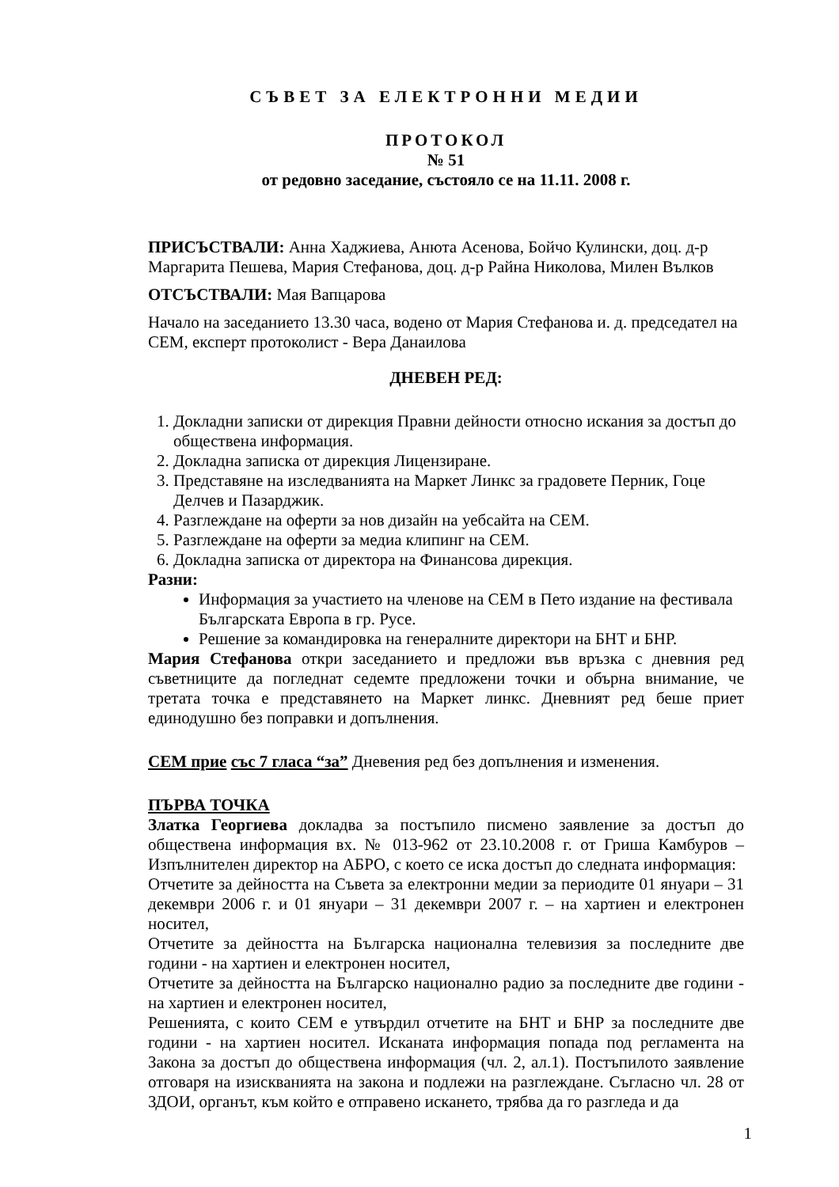СЪВЕТ ЗА ЕЛЕКТРОННИ МЕДИИ
ПРОТОКОЛ
№ 51
от редовно заседание, състояло се на 11.11. 2008 г.
ПРИСЪСТВАЛИ: Анна Хаджиева, Анюта Асенова, Бойчо Кулински, доц. д-р Маргарита Пешева, Мария Стефанова, доц. д-р Райна Николова, Милен Вълков
ОТСЪСТВАЛИ: Мая Вапцарова
Начало на заседанието 13.30 часа, водено от Мария Стефанова и. д. председател на СЕМ, експерт протоколист - Вера Данаилова
ДНЕВЕН РЕД:
1. Докладни записки от дирекция Правни дейности относно искания за достъп до обществена информация.
2. Докладна записка от дирекция Лицензиране.
3. Представяне на изследванията на Маркет Линкс за градовете Перник, Гоце Делчев и Пазарджик.
4. Разглеждане на оферти за нов дизайн на уебсайта на СЕМ.
5. Разглеждане на оферти за медиа клипинг на СЕМ.
6. Докладна записка от директора на Финансова дирекция.
Разни:
Информация за участието на членове на СЕМ в Пето издание на фестивала Българската Европа в гр. Русе.
Решение за командировка на генералните директори на БНТ и БНР.
Мария Стефанова откри заседанието и предложи във връзка с дневния ред съветниците да погледнат седемте предложени точки и обърна внимание, че третата точка е представянето на Маркет линкс. Дневният ред беше приет единодушно без поправки и допълнения.
СЕМ прие със 7 гласа “за” Дневения ред без допълнения и изменения.
ПЪРВА ТОЧКА
Златка Георгиева докладва за постъпило писмено заявление за достъп до обществена информация вх. № 013-962 от 23.10.2008 г. от Гриша Камбуров – Изпълнителен директор на АБРО, с което се иска достъп до следната информация:
Отчетите за дейността на Съвета за електронни медии за периодите 01 януари – 31 декември 2006 г. и 01 януари – 31 декември 2007 г. – на хартиен и електронен носител,
Отчетите за дейността на Българска национална телевизия за последните две години - на хартиен и електронен носител,
Отчетите за дейността на Българско национално радио за последните две години - на хартиен и електронен носител,
Решенията, с които СЕМ е утвърдил отчетите на БНТ и БНР за последните две години - на хартиен носител. Исканата информация попада под регламента на Закона за достъп до обществена информация (чл. 2, ал.1). Постъпилото заявление отговаря на изискванията на закона и подлежи на разглеждане. Съгласно чл. 28 от ЗДОИ, органът, към който е отправено искането, трябва да го разгледа и да
1